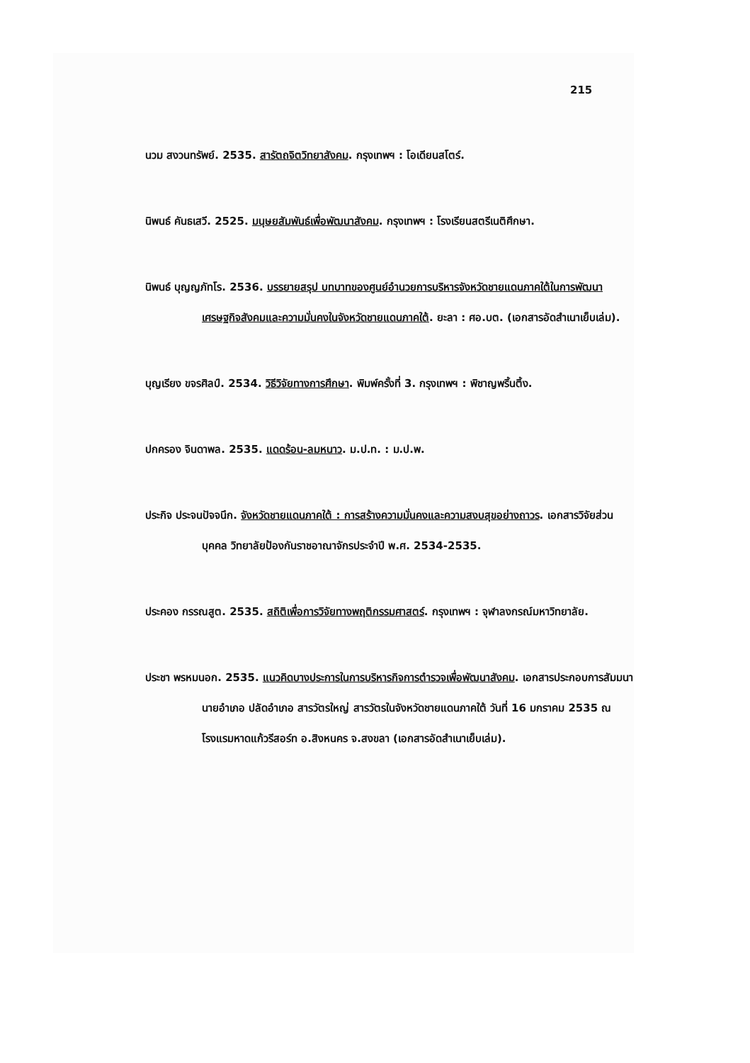215
นวม สงวนทรัพย์. 2535. สารัตถจิตวิทยาสังคม. กรุงเทพฯ : โอเดียนสโตร์.
นิพนธ์ คันธเสวี. 2525. มนุษยสัมพันธ์เพื่อพัฒนาสังคม. กรุงเทพฯ : โรงเรียนสตรีเนติศึกษา.
นิพนธ์ บุญญภัทโร. 2536. บรรยายสรุป บทบาทของศูนย์อำนวยการบริหารจังหวัดชายแดนภาคใต้ในการพัฒนาเศรษฐกิจสังคมและความมั่นคงในจังหวัดชายแดนภาคใต้. ยะลา : ศอ.บต. (เอกสารอัดสำเนาเย็บเล่ม).
บุญเรียง ขจรศิลป์. 2534. วิธีวิจัยทางการศึกษา. พิมพ์ครั้งที่ 3. กรุงเทพฯ : พิชาญพริ้นติ้ง.
ปกครอง จินดาพล. 2535. แดดร้อน-ลมหนาว. ม.ป.ท. : ม.ป.พ.
ประกิจ ประจนปัจจนึก. จังหวัดชายแดนภาคใต้ : การสร้างความมั่นคงและความสงบสุขอย่างถาวร. เอกสารวิจัยส่วนบุคคล วิทยาลัยป้องกันราชอาณาจักรประจำปี พ.ศ. 2534-2535.
ประคอง กรรณสูต. 2535. สถิติเพื่อการวิจัยทางพฤติกรรมศาสตร์. กรุงเทพฯ : จุฬาลงกรณ์มหาวิทยาลัย.
ประชา พรหมนอก. 2535. แนวคิดบางประการในการบริหารกิจการตำรวจเพื่อพัฒนาสังคม. เอกสารประกอบการสัมมนานายอำเภอ ปลัดอำเภอ สารวัตรใหญ่ สารวัตรในจังหวัดชายแดนภาคใต้ วันที่ 16 มกราคม 2535 ณ โรงแรมหาดแก้วรีสอร์ท อ.สิงหนคร จ.สงขลา (เอกสารอัดสำเนาเย็บเล่ม).